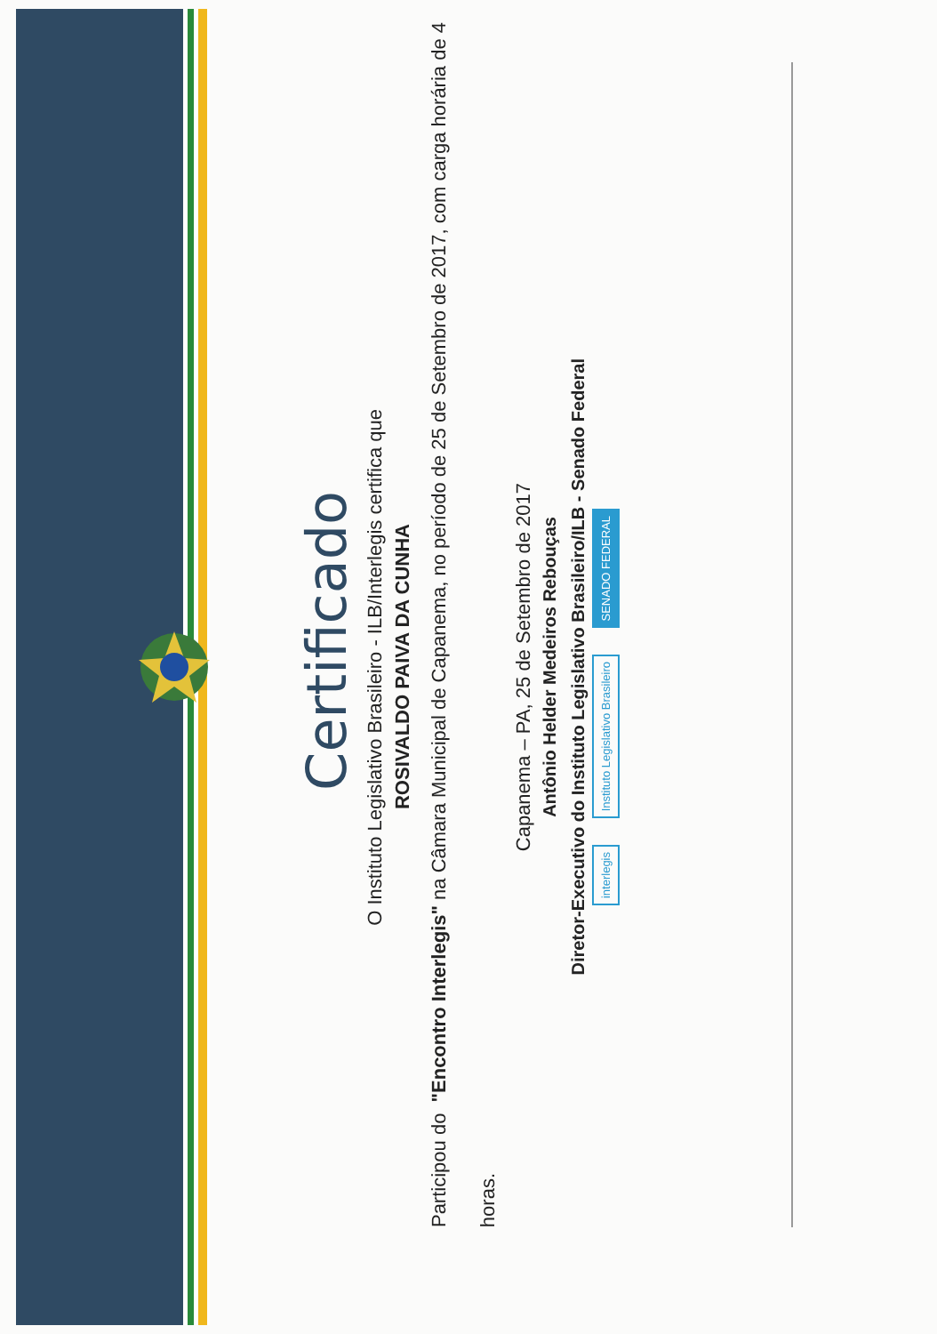Certificado
O Instituto Legislativo Brasileiro - ILB/Interlegis certifica que
ROSIVALDO PAIVA DA CUNHA
Participou do "Encontro Interlegis" na Câmara Municipal de Capanema, no período de 25 de Setembro de 2017, com carga horária de 4 horas.
Capanema – PA, 25 de Setembro de 2017
Antônio Helder Medeiros Rebouças
Diretor-Executivo do Instituto Legislativo Brasileiro/ILB - Senado Federal
interlegis Instituto Legislativo Brasileiro SENADO FEDERAL